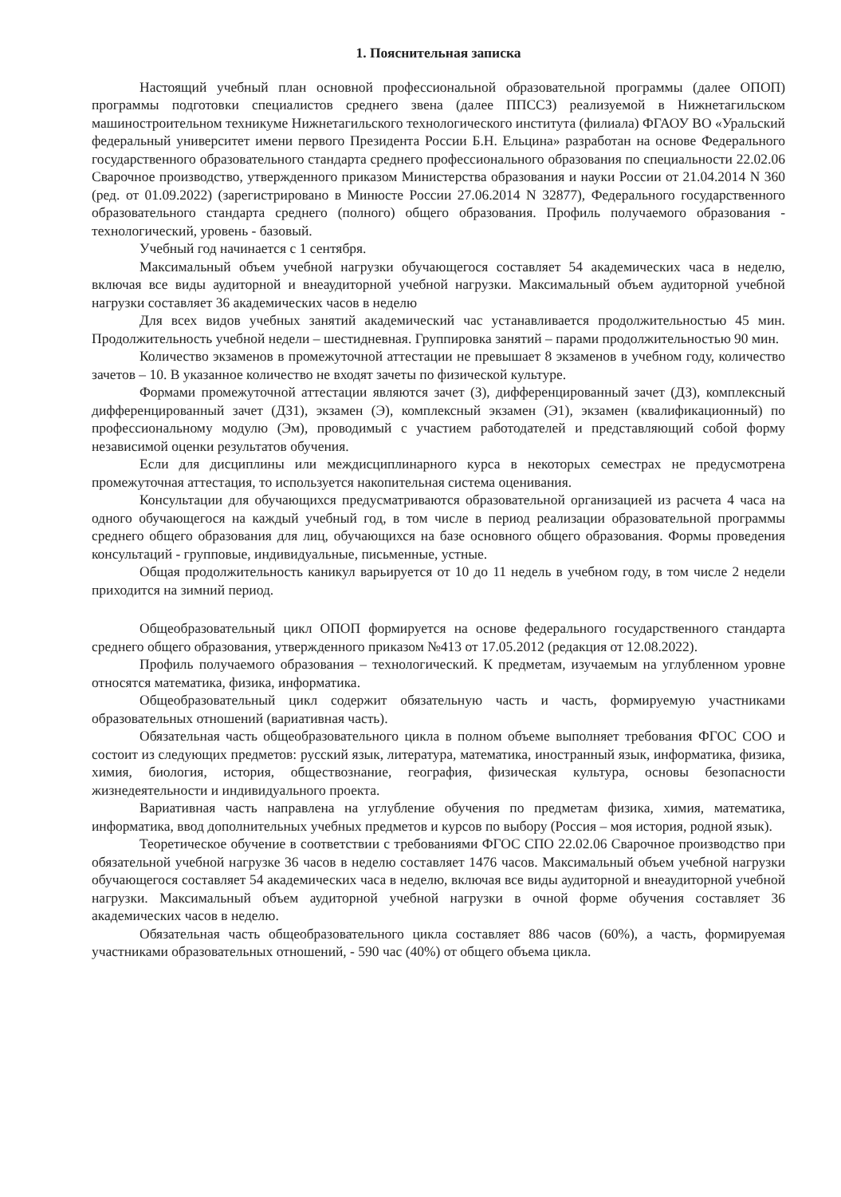1. Пояснительная записка
Настоящий учебный план основной профессиональной образовательной программы (далее ОПОП) программы подготовки специалистов среднего звена (далее ППССЗ) реализуемой в Нижнетагильском машиностроительном техникуме Нижнетагильского технологического института (филиала) ФГАОУ ВО «Уральский федеральный университет имени первого Президента России Б.Н. Ельцина» разработан на основе Федерального государственного образовательного стандарта среднего профессионального образования по специальности 22.02.06 Сварочное производство, утвержденного приказом Министерства образования и науки России от 21.04.2014 N 360 (ред. от 01.09.2022) (зарегистрировано в Минюсте России 27.06.2014 N 32877), Федерального государственного образовательного стандарта среднего (полного) общего образования. Профиль получаемого образования - технологический, уровень - базовый.
Учебный год начинается с 1 сентября.
Максимальный объем учебной нагрузки обучающегося составляет 54 академических часа в неделю, включая все виды аудиторной и внеаудиторной учебной нагрузки. Максимальный объем аудиторной учебной нагрузки составляет 36 академических часов в неделю
Для всех видов учебных занятий академический час устанавливается продолжительностью 45 мин. Продолжительность учебной недели – шестидневная. Группировка занятий – парами продолжительностью 90 мин.
Количество экзаменов в промежуточной аттестации не превышает 8 экзаменов в учебном году, количество зачетов – 10. В указанное количество не входят зачеты по физической культуре.
Формами промежуточной аттестации являются зачет (З), дифференцированный зачет (ДЗ), комплексный дифференцированный зачет (ДЗ1), экзамен (Э), комплексный экзамен (Э1), экзамен (квалификационный) по профессиональному модулю (Эм), проводимый с участием работодателей и представляющий собой форму независимой оценки результатов обучения.
Если для дисциплины или междисциплинарного курса в некоторых семестрах не предусмотрена промежуточная аттестация, то используется накопительная система оценивания.
Консультации для обучающихся предусматриваются образовательной организацией из расчета 4 часа на одного обучающегося на каждый учебный год, в том числе в период реализации образовательной программы среднего общего образования для лиц, обучающихся на базе основного общего образования. Формы проведения консультаций - групповые, индивидуальные, письменные, устные.
Общая продолжительность каникул варьируется от 10 до 11 недель в учебном году, в том числе 2 недели приходится на зимний период.
Общеобразовательный цикл ОПОП формируется на основе федерального государственного стандарта среднего общего образования, утвержденного приказом №413 от 17.05.2012 (редакция от 12.08.2022).
Профиль получаемого образования – технологический. К предметам, изучаемым на углубленном уровне относятся математика, физика, информатика.
Общеобразовательный цикл содержит обязательную часть и часть, формируемую участниками образовательных отношений (вариативная часть).
Обязательная часть общеобразовательного цикла в полном объеме выполняет требования ФГОС СОО и состоит из следующих предметов: русский язык, литература, математика, иностранный язык, информатика, физика, химия, биология, история, обществознание, география, физическая культура, основы безопасности жизнедеятельности и индивидуального проекта.
Вариативная часть направлена на углубление обучения по предметам физика, химия, математика, информатика, ввод дополнительных учебных предметов и курсов по выбору (Россия – моя история, родной язык).
Теоретическое обучение в соответствии с требованиями ФГОС СПО 22.02.06 Сварочное производство при обязательной учебной нагрузке 36 часов в неделю составляет 1476 часов. Максимальный объем учебной нагрузки обучающегося составляет 54 академических часа в неделю, включая все виды аудиторной и внеаудиторной учебной нагрузки. Максимальный объем аудиторной учебной нагрузки в очной форме обучения составляет 36 академических часов в неделю.
Обязательная часть общеобразовательного цикла составляет 886 часов (60%), а часть, формируемая участниками образовательных отношений, - 590 час (40%) от общего объема цикла.